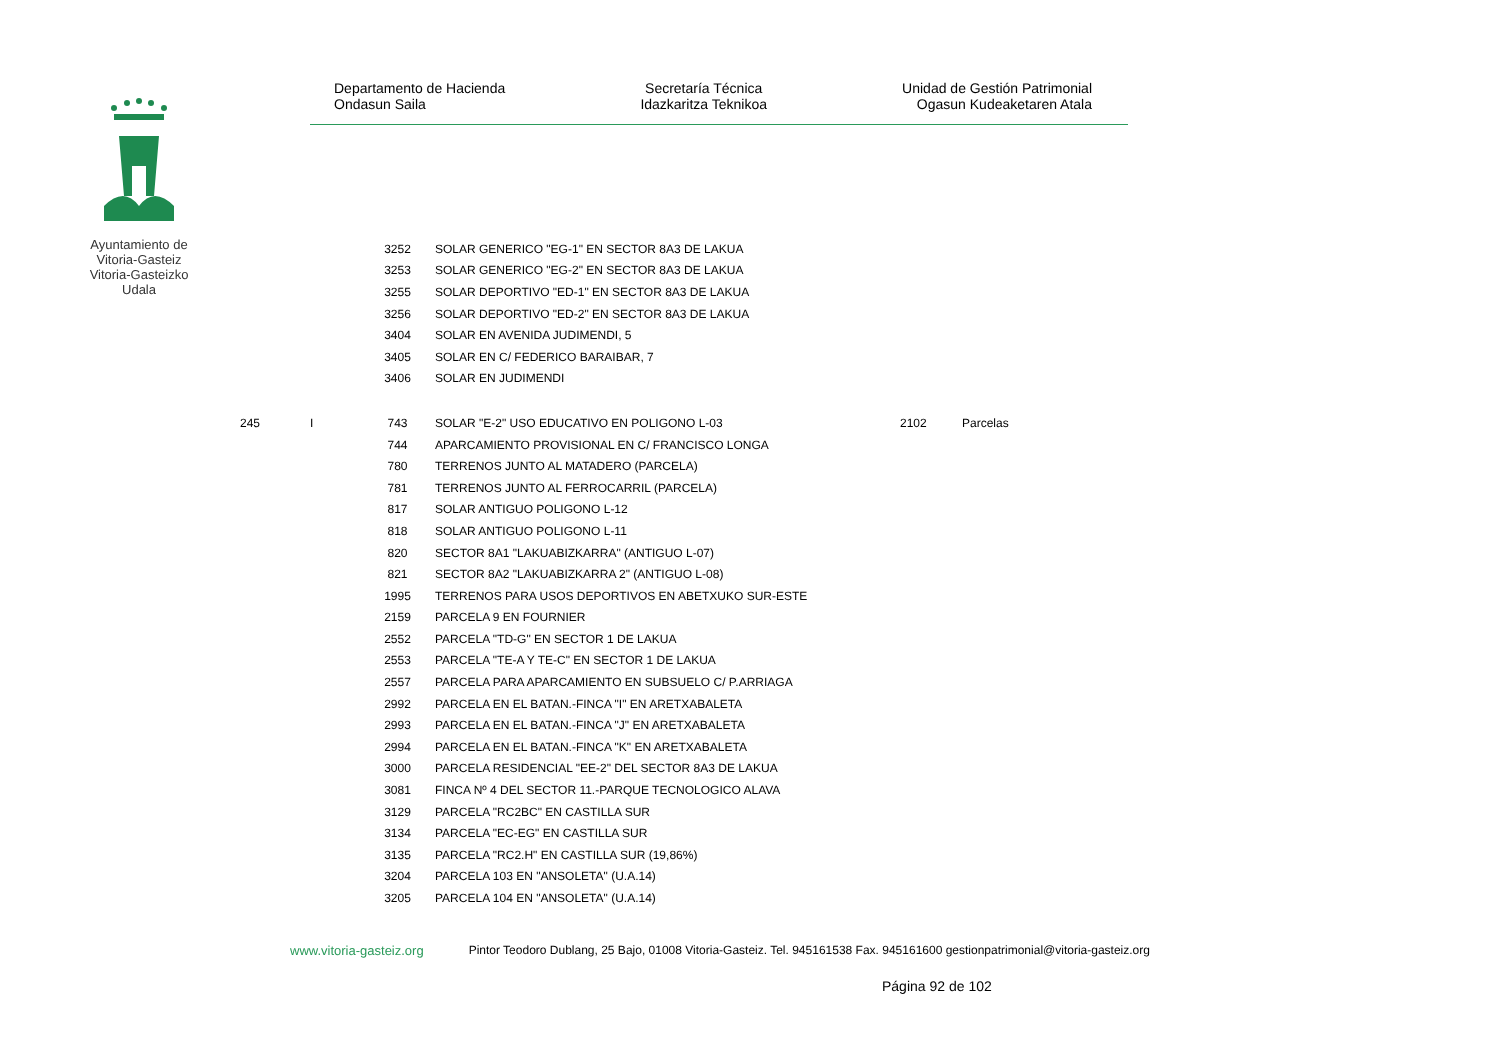Ayuntamiento de Vitoria-Gasteiz Vitoria-Gasteizko Udala
Departamento de Hacienda
Ondasun Saila
Secretaría Técnica
Idazkaritza Teknikoa
Unidad de Gestión Patrimonial
Ogasun Kudeaketaren Atala
| | | 3252 | SOLAR GENERICO "EG-1" EN SECTOR 8A3 DE LAKUA | | |
| | | 3253 | SOLAR GENERICO "EG-2" EN SECTOR 8A3 DE LAKUA | | |
| | | 3255 | SOLAR DEPORTIVO "ED-1" EN SECTOR 8A3 DE LAKUA | | |
| | | 3256 | SOLAR DEPORTIVO "ED-2" EN SECTOR 8A3 DE LAKUA | | |
| | | 3404 | SOLAR EN AVENIDA JUDIMENDI, 5 | | |
| | | 3405 | SOLAR EN C/ FEDERICO BARAIBAR, 7 | | |
| | | 3406 | SOLAR EN JUDIMENDI | | |
| 245 | I | 743 | SOLAR "E-2" USO EDUCATIVO EN POLIGONO L-03 | 2102 | Parcelas |
| | | 744 | APARCAMIENTO PROVISIONAL EN C/ FRANCISCO LONGA | | |
| | | 780 | TERRENOS JUNTO AL MATADERO (PARCELA) | | |
| | | 781 | TERRENOS JUNTO AL FERROCARRIL (PARCELA) | | |
| | | 817 | SOLAR ANTIGUO POLIGONO L-12 | | |
| | | 818 | SOLAR ANTIGUO POLIGONO L-11 | | |
| | | 820 | SECTOR 8A1 "LAKUABIZKARRA" (ANTIGUO L-07) | | |
| | | 821 | SECTOR 8A2 "LAKUABIZKARRA 2" (ANTIGUO L-08) | | |
| | | 1995 | TERRENOS PARA USOS DEPORTIVOS EN ABETXUKO SUR-ESTE | | |
| | | 2159 | PARCELA 9 EN FOURNIER | | |
| | | 2552 | PARCELA "TD-G" EN SECTOR 1 DE LAKUA | | |
| | | 2553 | PARCELA "TE-A Y TE-C" EN SECTOR 1 DE LAKUA | | |
| | | 2557 | PARCELA PARA APARCAMIENTO EN SUBSUELO C/ P.ARRIAGA | | |
| | | 2992 | PARCELA EN EL BATAN.-FINCA "I" EN ARETXABALETA | | |
| | | 2993 | PARCELA EN EL BATAN.-FINCA "J" EN ARETXABALETA | | |
| | | 2994 | PARCELA EN EL BATAN.-FINCA "K" EN ARETXABALETA | | |
| | | 3000 | PARCELA RESIDENCIAL "EE-2" DEL SECTOR 8A3 DE LAKUA | | |
| | | 3081 | FINCA Nº 4 DEL SECTOR 11.-PARQUE TECNOLOGICO ALAVA | | |
| | | 3129 | PARCELA "RC2BC" EN CASTILLA SUR | | |
| | | 3134 | PARCELA "EC-EG" EN CASTILLA SUR | | |
| | | 3135 | PARCELA "RC2.H" EN CASTILLA SUR (19,86%) | | |
| | | 3204 | PARCELA 103 EN "ANSOLETA" (U.A.14) | | |
| | | 3205 | PARCELA 104 EN "ANSOLETA" (U.A.14) | | |
www.vitoria-gasteiz.org Pintor Teodoro Dublang, 25 Bajo, 01008 Vitoria-Gasteiz. Tel. 945161538 Fax. 945161600 gestionpatrimonial@vitoria-gasteiz.org
Página 92 de 102